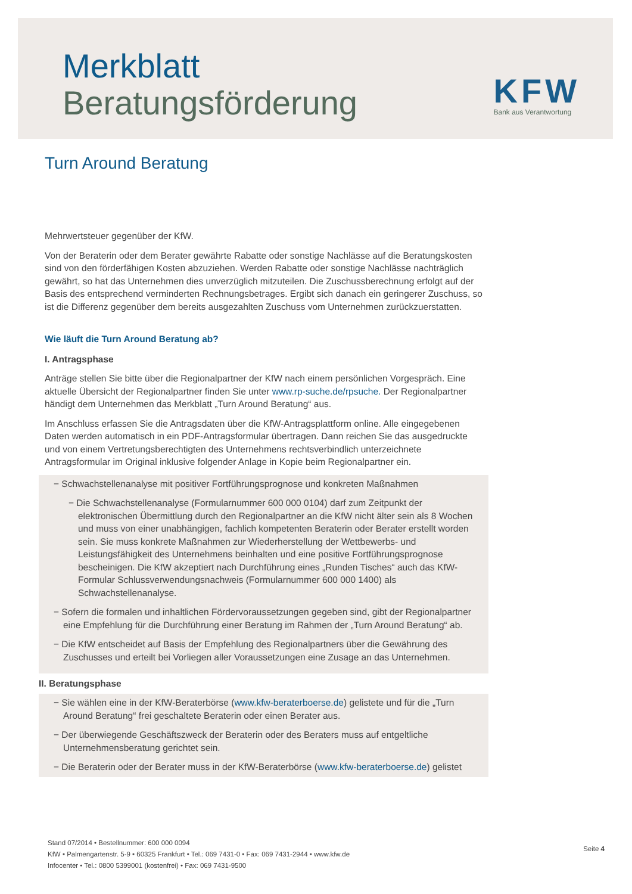Merkblatt
Beratungsförderung
KFW
Bank aus Verantwortung
Turn Around Beratung
Mehrwertsteuer gegenüber der KfW.
Von der Beraterin oder dem Berater gewährte Rabatte oder sonstige Nachlässe auf die Beratungskosten sind von den förderfähigen Kosten abzuziehen. Werden Rabatte oder sonstige Nachlässe nachträglich gewährt, so hat das Unternehmen dies unverzüglich mitzuteilen. Die Zuschussberechnung erfolgt auf der Basis des entsprechend verminderten Rechnungsbetrages. Ergibt sich danach ein geringerer Zuschuss, so ist die Differenz gegenüber dem bereits ausgezahlten Zuschuss vom Unternehmen zurückzuerstatten.
Wie läuft die Turn Around Beratung ab?
I. Antragsphase
Anträge stellen Sie bitte über die Regionalpartner der KfW nach einem persönlichen Vorgespräch. Eine aktuelle Übersicht der Regionalpartner finden Sie unter www.rp-suche.de/rpsuche. Der Regionalpartner händigt dem Unternehmen das Merkblatt „Turn Around Beratung“ aus.
Im Anschluss erfassen Sie die Antragsdaten über die KfW-Antragsplattform online. Alle eingegebenen Daten werden automatisch in ein PDF-Antragsformular übertragen. Dann reichen Sie das ausgedruckte und von einem Vertretungsberechtigten des Unternehmens rechtsverbindlich unterzeichnete Antragsformular im Original inklusive folgender Anlage in Kopie beim Regionalpartner ein.
− Schwachstellenanalyse mit positiver Fortführungsprognose und konkreten Maßnahmen
− Die Schwachstellenanalyse (Formularnummer 600 000 0104) darf zum Zeitpunkt der elektronischen Übermittlung durch den Regionalpartner an die KfW nicht älter sein als 8 Wochen und muss von einer unabhängigen, fachlich kompetenten Beraterin oder Berater erstellt worden sein. Sie muss konkrete Maßnahmen zur Wiederherstellung der Wettbewerbs- und Leistungsfähigkeit des Unternehmens beinhalten und eine positive Fortführungsprognose bescheinigen. Die KfW akzeptiert nach Durchführung eines „Runden Tisches“ auch das KfW-Formular Schlussverwendungsnachweis (Formularnummer 600 000 1400) als Schwachstellenanalyse.
− Sofern die formalen und inhaltlichen Fördervoraussetzungen gegeben sind, gibt der Regionalpartner eine Empfehlung für die Durchführung einer Beratung im Rahmen der „Turn Around Beratung“ ab.
− Die KfW entscheidet auf Basis der Empfehlung des Regionalpartners über die Gewährung des Zuschusses und erteilt bei Vorliegen aller Voraussetzungen eine Zusage an das Unternehmen.
II. Beratungsphase
− Sie wählen eine in der KfW-Beraterbörse (www.kfw-beraterboerse.de) gelistete und für die „Turn Around Beratung“ frei geschaltete Beraterin oder einen Berater aus.
− Der überwiegende Geschäftszweck der Beraterin oder des Beraters muss auf entgeltliche Unternehmensberatung gerichtet sein.
− Die Beraterin oder der Berater muss in der KfW-Beraterbörse (www.kfw-beraterboerse.de) gelistet
Stand 07/2014 • Bestellnummer: 600 000 0094
KfW • Palmengartenstr. 5-9 • 60325 Frankfurt • Tel.: 069 7431-0 • Fax: 069 7431-2944 • www.kfw.de
Infocenter • Tel.: 0800 5399001 (kostenfrei) • Fax: 069 7431-9500
Seite 4